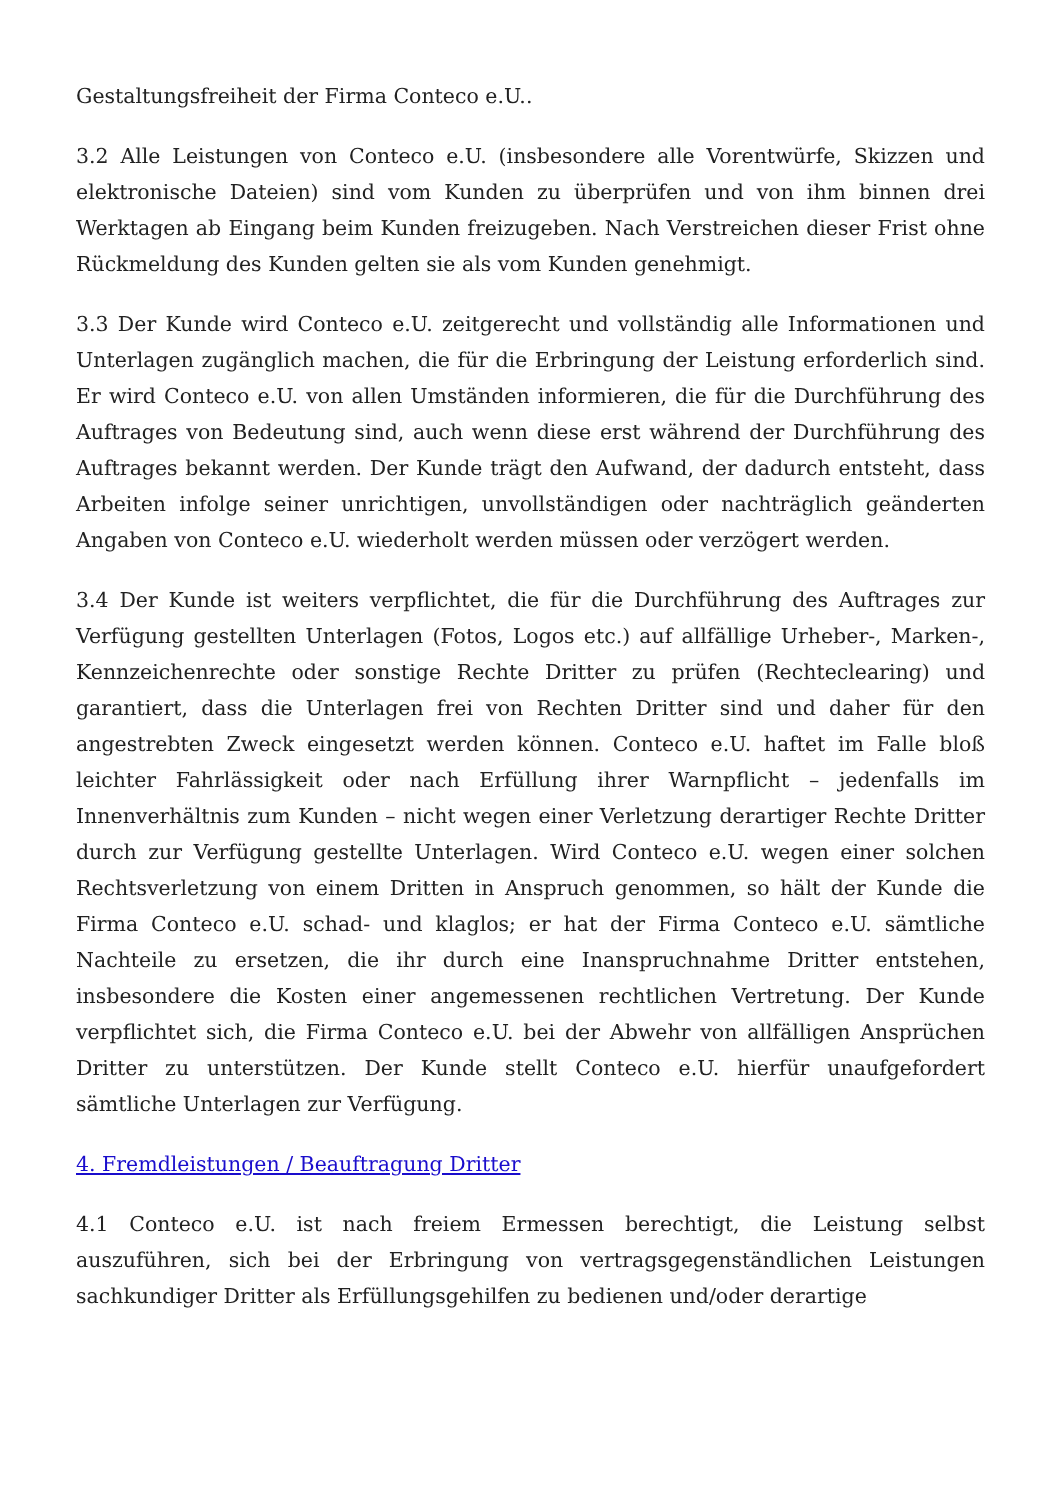Gestaltungsfreiheit der Firma Conteco e.U..
3.2 Alle Leistungen von Conteco e.U. (insbesondere alle Vorentwürfe, Skizzen und elektronische Dateien) sind vom Kunden zu überprüfen und von ihm binnen drei Werktagen ab Eingang beim Kunden freizugeben. Nach Verstreichen dieser Frist ohne Rückmeldung des Kunden gelten sie als vom Kunden genehmigt.
3.3 Der Kunde wird Conteco e.U. zeitgerecht und vollständig alle Informationen und Unterlagen zugänglich machen, die für die Erbringung der Leistung erforderlich sind. Er wird Conteco e.U. von allen Umständen informieren, die für die Durchführung des Auftrages von Bedeutung sind, auch wenn diese erst während der Durchführung des Auftrages bekannt werden. Der Kunde trägt den Aufwand, der dadurch entsteht, dass Arbeiten infolge seiner unrichtigen, unvollständigen oder nachträglich geänderten Angaben von Conteco e.U. wiederholt werden müssen oder verzögert werden.
3.4 Der Kunde ist weiters verpflichtet, die für die Durchführung des Auftrages zur Verfügung gestellten Unterlagen (Fotos, Logos etc.) auf allfällige Urheber-, Marken-, Kennzeichenrechte oder sonstige Rechte Dritter zu prüfen (Rechteclearing) und garantiert, dass die Unterlagen frei von Rechten Dritter sind und daher für den angestrebten Zweck eingesetzt werden können. Conteco e.U. haftet im Falle bloß leichter Fahrlässigkeit oder nach Erfüllung ihrer Warnpflicht – jedenfalls im Innenverhältnis zum Kunden – nicht wegen einer Verletzung derartiger Rechte Dritter durch zur Verfügung gestellte Unterlagen. Wird Conteco e.U. wegen einer solchen Rechtsverletzung von einem Dritten in Anspruch genommen, so hält der Kunde die Firma Conteco e.U. schad- und klaglos; er hat der Firma Conteco e.U. sämtliche Nachteile zu ersetzen, die ihr durch eine Inanspruchnahme Dritter entstehen, insbesondere die Kosten einer angemessenen rechtlichen Vertretung. Der Kunde verpflichtet sich, die Firma Conteco e.U. bei der Abwehr von allfälligen Ansprüchen Dritter zu unterstützen. Der Kunde stellt Conteco e.U. hierfür unaufgefordert sämtliche Unterlagen zur Verfügung.
4. Fremdleistungen / Beauftragung Dritter
4.1 Conteco e.U. ist nach freiem Ermessen berechtigt, die Leistung selbst auszuführen, sich bei der Erbringung von vertragsgegenständlichen Leistungen sachkundiger Dritter als Erfüllungsgehilfen zu bedienen und/oder derartige